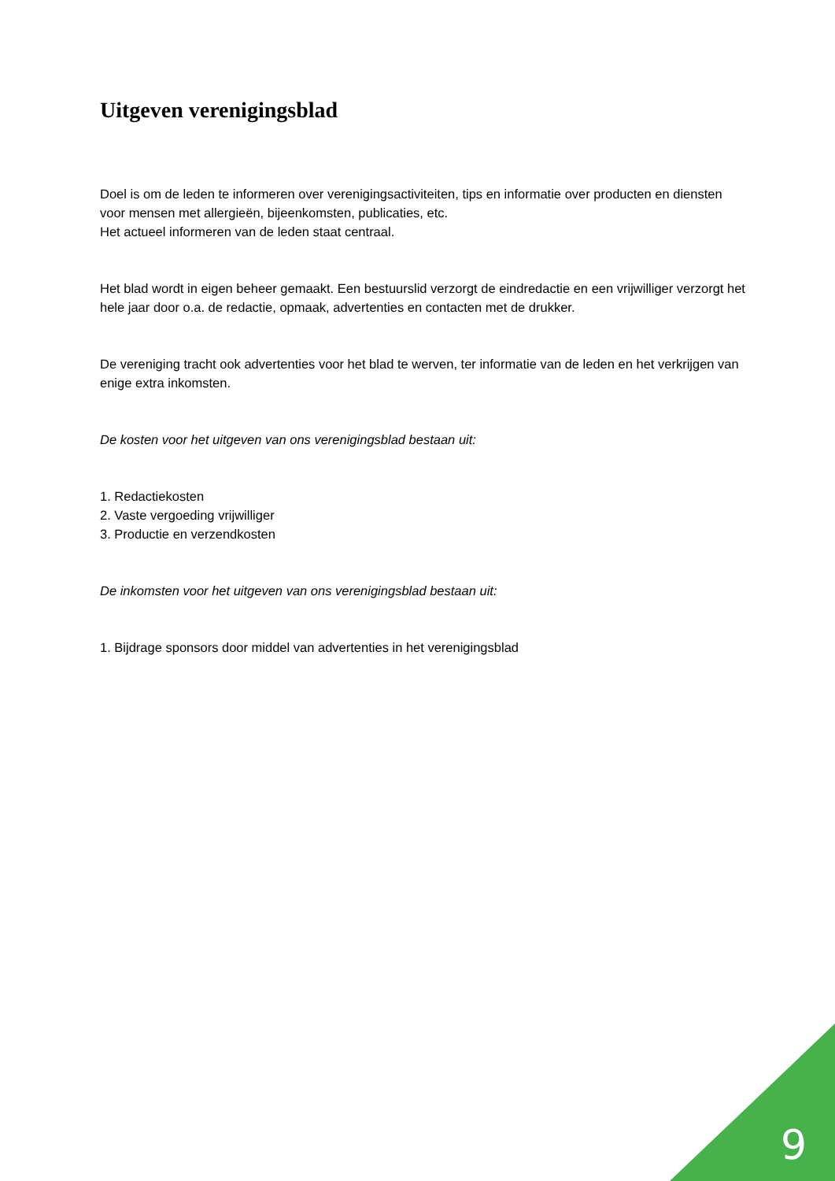Uitgeven verenigingsblad
Doel is om de leden te informeren over verenigingsactiviteiten, tips en informatie over producten en diensten voor mensen met allergieën, bijeenkomsten, publicaties, etc.
Het actueel informeren van de leden staat centraal.
Het blad wordt in eigen beheer gemaakt. Een bestuurslid verzorgt de eindredactie en een vrijwilliger verzorgt het hele jaar door o.a. de redactie, opmaak, advertenties en contacten met de drukker.
De vereniging tracht ook advertenties voor het blad te werven, ter informatie van de leden en het verkrijgen van enige extra inkomsten.
De kosten voor het uitgeven van ons verenigingsblad bestaan uit:
1. Redactiekosten
2. Vaste vergoeding vrijwilliger
3. Productie en verzendkosten
De inkomsten voor het uitgeven van ons verenigingsblad bestaan uit:
1. Bijdrage sponsors door middel van advertenties in het verenigingsblad
9